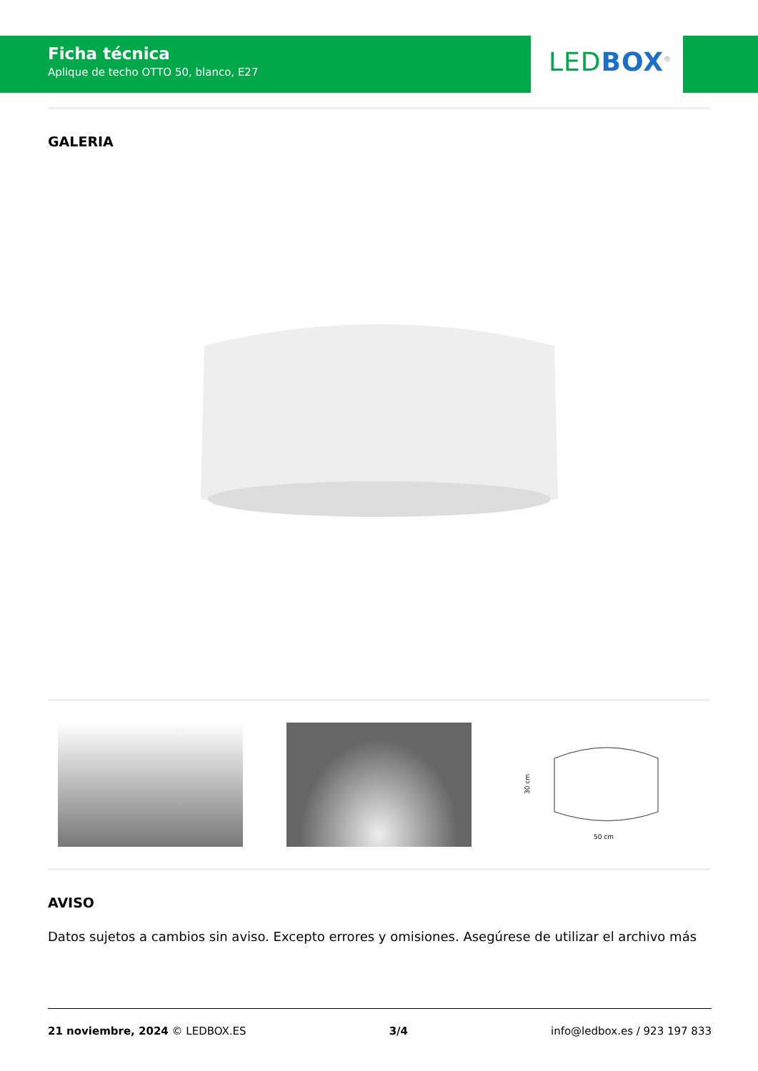Ficha técnica
Aplique de techo OTTO 50, blanco, E27
LED BOX<sup>®</sup>
GALERIA
30 cm
50 cm
AVISO
Datos sujetos a cambios sin aviso. Excepto errores y omisiones. Asegúrese de utilizar el archivo más
21 noviembre, 2024 © LEDBOX.ES 3/4 info@ledbox.es / 923 197 833